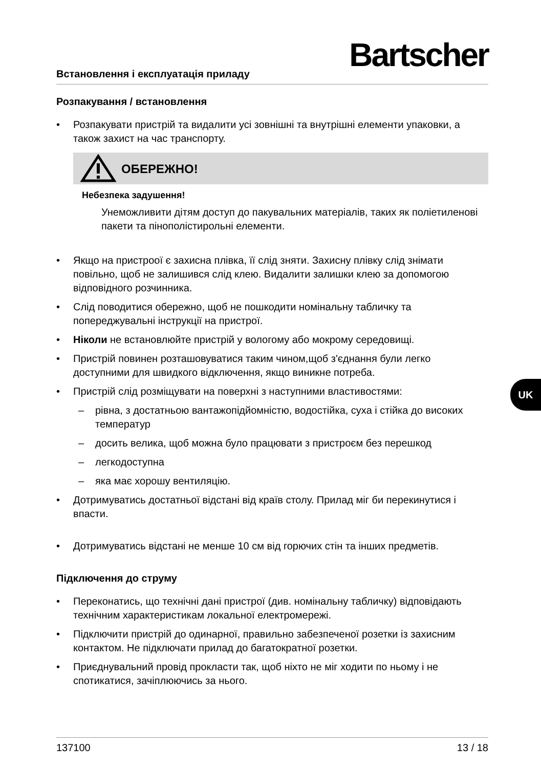Встановлення і експлуатація приладу
Bartscher
Розпакування / встановлення
• Розпакувати пристрій та видалити усі зовнішні та внутрішні елементи упаковки, а також захист на час транспорту.
ОБЕРЕЖНО!
Небезпека задушення!
Унеможливити дітям доступ до пакувальних матеріалів, таких як поліетиленові пакети та пінополістирольні елементи.
• Якщо на пристроої є захисна плівка, її слід зняти. Захисну плівку слід знімати повільно, щоб не залишився слід клею. Видалити залишки клею за допомогою відповідного розчинника.
• Слід поводитися обережно, щоб не пошкодити номінальну табличку та попереджувальні інструкції на пристрої.
• Ніколи не встановлюйте пристрій у вологому або мокрому середовищі.
• Пристрій повинен розташовуватися таким чином,щоб з'єднання були легко доступними для швидкого відключення, якщо виникне потреба.
• Пристрій слід розміщувати на поверхні з наступними властивостями:
– рівна, з достатньою вантажопідйомністю, водостійка, суха і стійка до високих температур
– досить велика, щоб можна було працювати з пристроєм без перешкод
– легкодоступна
– яка має хорошу вентиляцію.
• Дотримуватись достатньої відстані від країв столу. Прилад міг би перекинутися і впасти.
• Дотримуватись відстані не менше 10 см від горючих стін та інших предметів.
Підключення до струму
• Переконатись, що технічні дані пристрої (див. номінальну табличку) відповідають технічним характеристикам локальної електромережі.
• Підключити пристрій до одинарної, правильно забезпеченої розетки із захисним контактом. Не підключати прилад до багатократної розетки.
• Приєднувальний провід прокласти так, щоб ніхто не міг ходити по ньому і не спотикатися, зачіплюючись за нього.
UK
137100 13 / 18